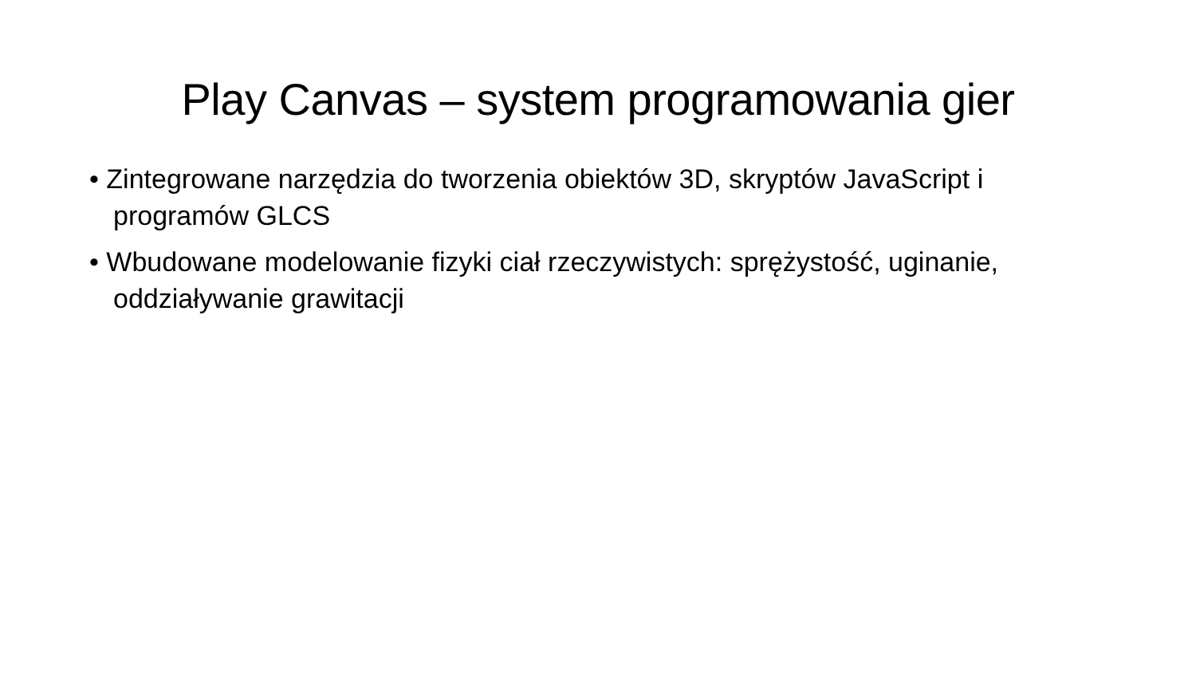Play Canvas – system programowania gier
• Zintegrowane narzędzia do tworzenia obiektów 3D, skryptów JavaScript i programów GLCS
• Wbudowane modelowanie fizyki ciał rzeczywistych: sprężystość, uginanie, oddziaływanie grawitacji